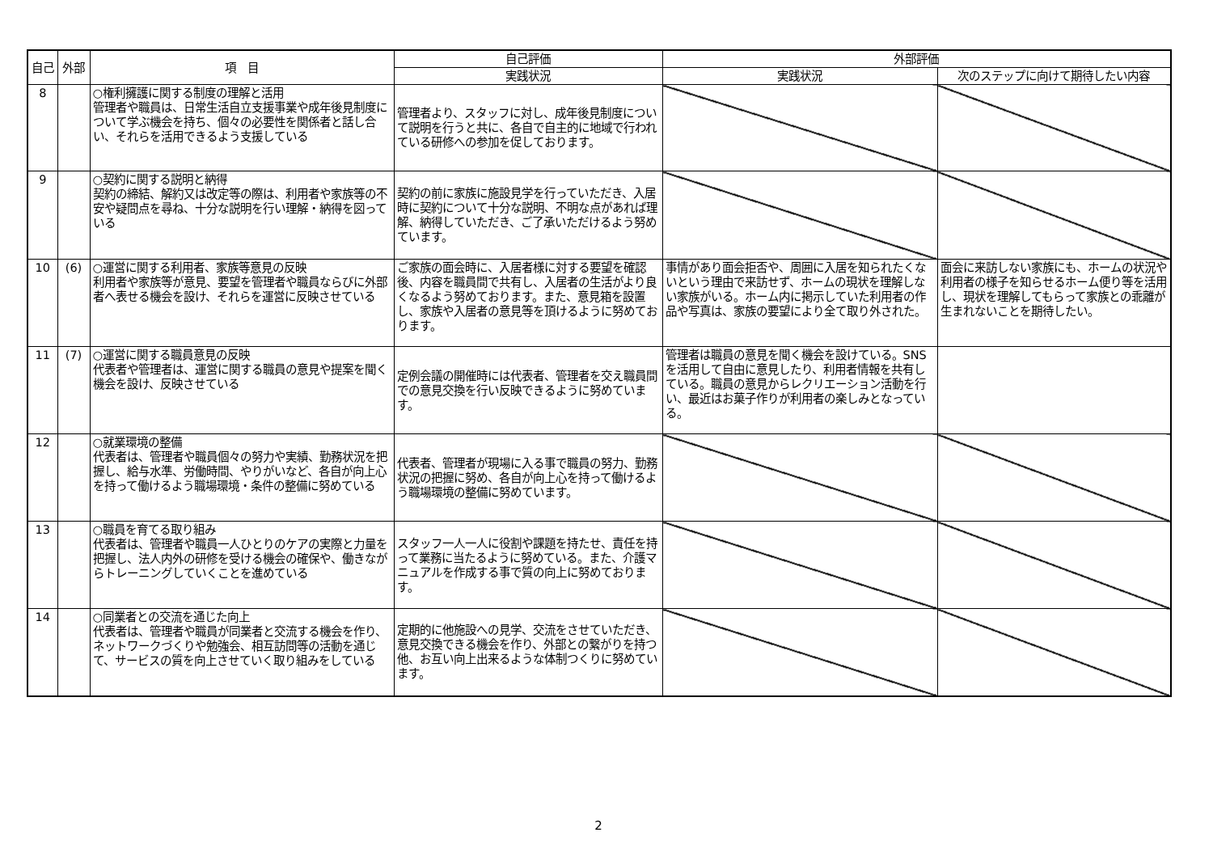| 自己 | 外部 | 項 目 | 自己評価 | 外部評価 | |
| --- | --- | --- | --- | --- | --- |
| | | | 実践状況 | 実践状況 | 次のステップに向けて期待したい内容 |
| 8 | | ○権利擁護に関する制度の理解と活用 管理者や職員は、日常生活自立支援事業や成年後見制度について学ぶ機会を持ち、個々の必要性を関係者と話し合い、それらを活用できるよう支援している | 管理者より、スタッフに対し、成年後見制度について説明を行うと共に、各自で自主的に地域で行われている研修への参加を促しております。 | | |
| 9 | | ○契約に関する説明と納得 契約の締結、解約又は改定等の際は、利用者や家族等の不安や疑問点を尋ね、十分な説明を行い理解・納得を図っている | 契約の前に家族に施設見学を行っていただき、入居時に契約について十分な説明、不明な点があれば理解、納得していただき、ご了承いただけるよう努めています。 | | |
| 10 | (6) | ○運営に関する利用者、家族等意見の反映 利用者や家族等が意見、要望を管理者や職員ならびに外部者へ表せる機会を設け、それらを運営に反映させている | ご家族の面会時に、入居者様に対する要望を確認後、内容を職員間で共有し、入居者の生活がより良くなるよう努めております。また、意見箱を設置し、家族や入居者の意見等を頂けるように努めております。 | 事情があり面会拒否や、周囲に入居を知られたくないという理由で来訪せず、ホームの現状を理解しない家族がいる。ホーム内に掲示していた利用者の作品や写真は、家族の要望により全て取り外された。 | 面会に来訪しない家族にも、ホームの状況や利用者の様子を知らせるホーム便り等を活用し、現状を理解してもらって家族との乖離が生まれないことを期待したい。 |
| 11 | (7) | ○運営に関する職員意見の反映 代表者や管理者は、運営に関する職員の意見や提案を聞く機会を設け、反映させている | 定例会議の開催時には代表者、管理者を交え職員間での意見交換を行い反映できるように努めています。 | 管理者は職員の意見を聞く機会を設けている。SNSを活用して自由に意見したり、利用者情報を共有している。職員の意見からレクリエーション活動を行い、最近はお菓子作りが利用者の楽しみとなっている。 | |
| 12 | | ○就業環境の整備 代表者は、管理者や職員個々の努力や実績、勤務状況を把握し、給与水準、労働時間、やりがいなど、各自が向上心を持って働けるよう職場環境・条件の整備に努めている | 代表者、管理者が現場に入る事で職員の努力、勤務状況の把握に努め、各自が向上心を持って働けるよう職場環境の整備に努めています。 | | |
| 13 | | ○職員を育てる取り組み 代表者は、管理者や職員一人ひとりのケアの実際と力量を把握し、法人内外の研修を受ける機会の確保や、働きながらトレーニングしていくことを進めている | スタッフ一人一人に役割や課題を持たせ、責任を持って業務に当たるように努めている。また、介護マニュアルを作成する事で質の向上に努めております。 | | |
| 14 | | ○同業者との交流を通じた向上 代表者は、管理者や職員が同業者と交流する機会を作り、ネットワークづくりや勉強会、相互訪問等の活動を通じて、サービスの質を向上させていく取り組みをしている | 定期的に他施設への見学、交流をさせていただき、意見交換できる機会を作り、外部との繋がりを持つ他、お互い向上出来るような体制つくりに努めています。 | | |
2